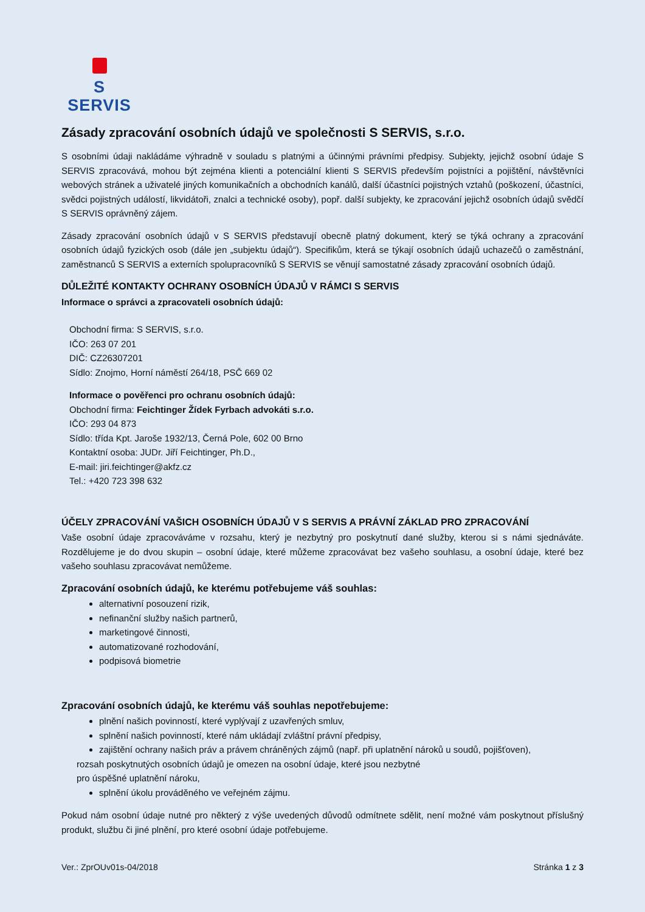S SERVIS
Zásady zpracování osobních údajů ve společnosti S SERVIS, s.r.o.
S osobními údaji nakládáme výhradně v souladu s platnými a účinnými právními předpisy. Subjekty, jejichž osobní údaje S SERVIS zpracovává, mohou být zejména klienti a potenciální klienti S SERVIS především pojistníci a pojištění, návštěvníci webových stránek a uživatelé jiných komunikačních a obchodních kanálů, další účastníci pojistných vztahů (poškození, účastníci, svědci pojistných událostí, likvidátoři, znalci a technické osoby), popř. další subjekty, ke zpracování jejichž osobních údajů svědčí S SERVIS oprávněný zájem.
Zásady zpracování osobních údajů v S SERVIS představují obecně platný dokument, který se týká ochrany a zpracování osobních údajů fyzických osob (dále jen „subjektu údajů“). Specifikům, která se týkají osobních údajů uchazečů o zaměstnání, zaměstnanců S SERVIS a externích spolupracovníků S SERVIS se věnují samostatné zásady zpracování osobních údajů.
DŮLEŽITÉ KONTAKTY OCHRANY OSOBNÍCH ÚDAJŮ V RÁMCI S SERVIS
Informace o správci a zpracovateli osobních údajů:
Obchodní firma: S SERVIS, s.r.o.
IČO: 263 07 201
DIČ: CZ26307201
Sídlo: Znojmo, Horní náměstí 264/18, PSČ 669 02
Informace o pověřenci pro ochranu osobních údajů:
Obchodní firma: Feichtinger Žídek Fyrbach advokáti s.r.o.
IČO: 293 04 873
Sídlo: třída Kpt. Jaroše 1932/13, Černá Pole, 602 00 Brno
Kontaktní osoba: JUDr. Jiří Feichtinger, Ph.D.,
E-mail: jiri.feichtinger@akfz.cz
Tel.: +420 723 398 632
ÚČELY ZPRACOVÁNÍ VAŠICH OSOBNÍCH ÚDAJŮ V S SERVIS A PRÁVNÍ ZÁKLAD PRO ZPRACOVÁNÍ
Vaše osobní údaje zpracováváme v rozsahu, který je nezbytný pro poskytnutí dané služby, kterou si s námi sjednáváte. Rozdělujeme je do dvou skupin – osobní údaje, které můžeme zpracovávat bez vašeho souhlasu, a osobní údaje, které bez vašeho souhlasu zpracovávat nemůžeme.
Zpracování osobních údajů, ke kterému potřebujeme váš souhlas:
alternativní posouzení rizik,
nefinanční služby našich partnerů,
marketingové činnosti,
automatizované rozhodování,
podpisová biometrie
Zpracování osobních údajů, ke kterému váš souhlas nepotřebujeme:
plnění našich povinností, které vyplývají z uzavřených smluv,
splnění našich povinností, které nám ukládají zvláštní právní předpisy,
zajištění ochrany našich práv a právem chráněných zájmů (např. při uplatnění nároků u soudů, pojišťoven),
rozsah poskytnutých osobních údajů je omezen na osobní údaje, které jsou nezbytné
pro úspěšné uplatnění nároku,
splnění úkolu prováděného ve veřejném zájmu.
Pokud nám osobní údaje nutné pro některý z výše uvedených důvodů odmítnete sdělit, není možné vám poskytnout příslušný produkt, službu či jiné plnění, pro které osobní údaje potřebujeme.
Ver.: ZprOUv01s-04/2018 Stránka 1 z 3